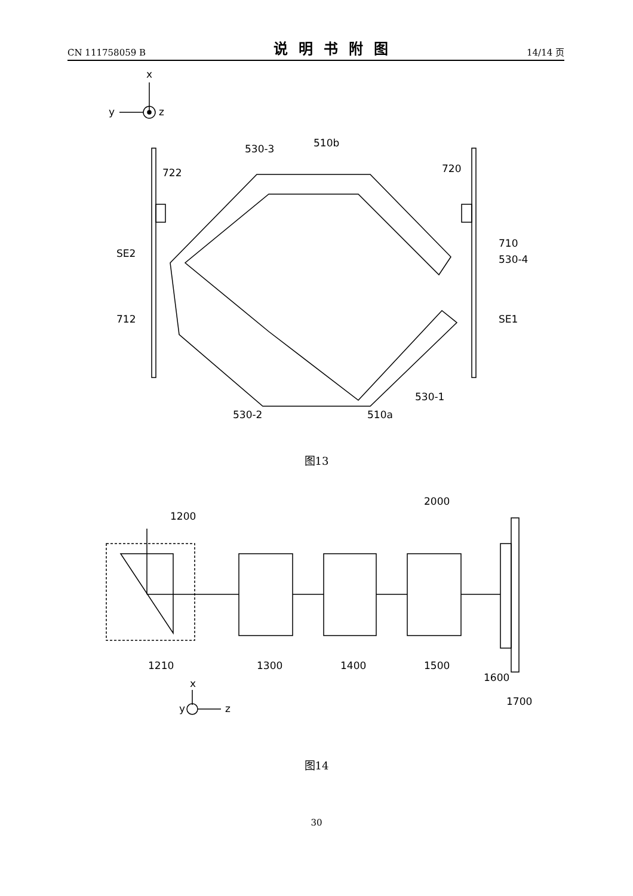CN 111758059 B 说明书附图 14/14 页
x
y
z
530-3
510b
722
720
SE2
710
530-4
SE1
712
530-1
530-2
510a
图13
2000
1200
1210
1300
1400
1500
1600
1700
x
y
z
图14
30